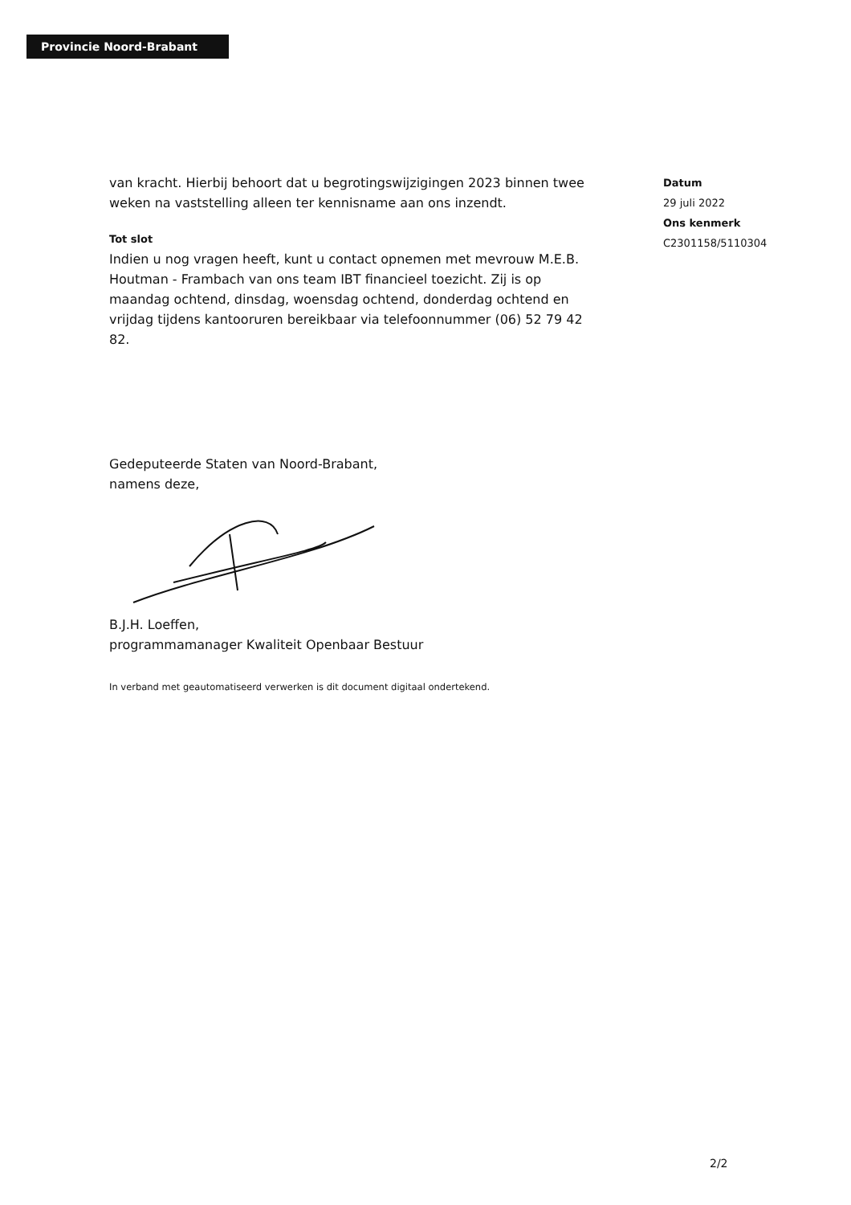Provincie Noord-Brabant
van kracht. Hierbij behoort dat u begrotingswijzigingen 2023 binnen twee weken na vaststelling alleen ter kennisname aan ons inzendt.
Tot slot
Indien u nog vragen heeft, kunt u contact opnemen met mevrouw M.E.B. Houtman - Frambach van ons team IBT financieel toezicht. Zij is op maandag ochtend, dinsdag, woensdag ochtend, donderdag ochtend en vrijdag tijdens kantooruren bereikbaar via telefoonnummer (06) 52 79 42 82.
Gedeputeerde Staten van Noord-Brabant,
namens deze,
B.J.H. Loeffen,
programmamanager Kwaliteit Openbaar Bestuur
In verband met geautomatiseerd verwerken is dit document digitaal ondertekend.
Datum
29 juli 2022
Ons kenmerk
C2301158/5110304
2/2